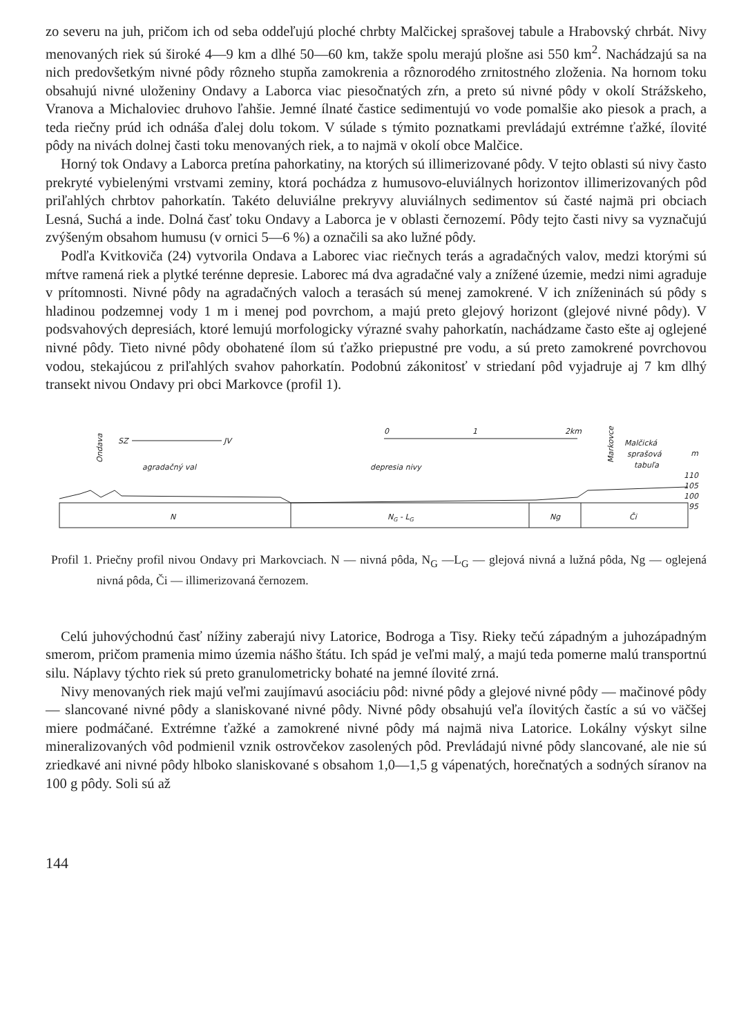zo severu na juh, pričom ich od seba oddeľujú ploché chrbty Malčickej sprašovej tabule a Hrabovský chrbát. Nivy menovaných riek sú široké 4—9 km a dlhé 50—60 km, takže spolu merajú plošne asi 550 km<sup>2</sup>. Nachádzajú sa na nich predovšetkým nivné pôdy rôzneho stupňa zamokrenia a rôznorodého zrnitostného zloženia. Na hornom toku obsahujú nivné uloženiny Ondavy a Laborca viac piesočnatých zŕn, a preto sú nivné pôdy v okolí Strážskeho, Vranova a Michaloviec druhovo ľahšie. Jemné ílnaté častice sedimentujú vo vode pomalšie ako piesok a prach, a teda riečny prúd ich odnáša ďalej dolu tokom. V súlade s týmito poznatkami prevládajú extrémne ťažké, ílovité pôdy na nivách dolnej časti toku menovaných riek, a to najmä v okolí obce Malčice.
Horný tok Ondavy a Laborca pretína pahorkatiny, na ktorých sú illimerizované pôdy. V tejto oblasti sú nivy často prekryté vybielenými vrstvami zeminy, ktorá pochádza z humusovo-eluviálnych horizontov illimerizovaných pôd priľahlých chrbtov pahorkatín. Takéto deluviálne prekryvy aluviálnych sedimentov sú časté najmä pri obciach Lesná, Suchá a inde. Dolná časť toku Ondavy a Laborca je v oblasti černozemí. Pôdy tejto časti nivy sa vyznačujú zvýšeným obsahom humusu (v ornici 5—6 %) a označili sa ako lužné pôdy.
Podľa Kvitkoviča (24) vytvorila Ondava a Laborec viac riečnych terás a agradačných valov, medzi ktorými sú mŕtve ramená riek a plytké terénne depresie. Laborec má dva agradačné valy a znížené územie, medzi nimi agraduje v prítomnosti. Nivné pôdy na agradačných valoch a terasách sú menej zamokrené. V ich zníženinách sú pôdy s hladinou podzemnej vody 1 m i menej pod povrchom, a majú preto glejový horizont (glejové nivné pôdy). V podsvahových depresiách, ktoré lemujú morfologicky výrazné svahy pahorkatín, nachádzame často ešte aj oglejené nivné pôdy. Tieto nivné pôdy obohatené ílom sú ťažko priepustné pre vodu, a sú preto zamokrené povrchovou vodou, stekajúcou z priľahlých svahov pahorkatín. Podobnú zákonitosť v striedaní pôd vyjadruje aj 7 km dlhý transekt nivou Ondavy pri obci Markovce (profil 1).
0
1
2km
SZ
JV
Ondava
Markovce
agradačný val
depresia nivy
Malčická
sprašová
tabuľa
m
110
105
100
95
N
NG - LG
Ng
Či
Profil 1. Priečny profil nivou Ondavy pri Markovciach. N — nivná pôda, N<sub>G</sub> —L<sub>G</sub> — glejová nivná a lužná pôda, Ng — oglejená nivná pôda, Či — illimerizovaná černozem.
Celú juhovýchodnú časť nížiny zaberajú nivy Latorice, Bodroga a Tisy. Rieky tečú západným a juhozápadným smerom, pričom pramenia mimo územia nášho štátu. Ich spád je veľmi malý, a majú teda pomerne malú transportnú silu. Náplavy týchto riek sú preto granulometricky bohaté na jemné ílovité zrná.
Nivy menovaných riek majú veľmi zaujímavú asociáciu pôd: nivné pôdy a glejové nivné pôdy — mačinové pôdy — slancované nivné pôdy a slaniskované nivné pôdy. Nivné pôdy obsahujú veľa ílovitých častíc a sú vo väčšej miere podmáčané. Extrémne ťažké a zamokrené nivné pôdy má najmä niva Latorice. Lokálny výskyt silne mineralizovaných vôd podmienil vznik ostrovčekov zasolených pôd. Prevládajú nivné pôdy slancované, ale nie sú zriedkavé ani nivné pôdy hlboko slaniskované s obsahom 1,0—1,5 g vápenatých, horečnatých a sodných síranov na 100 g pôdy. Soli sú až
144